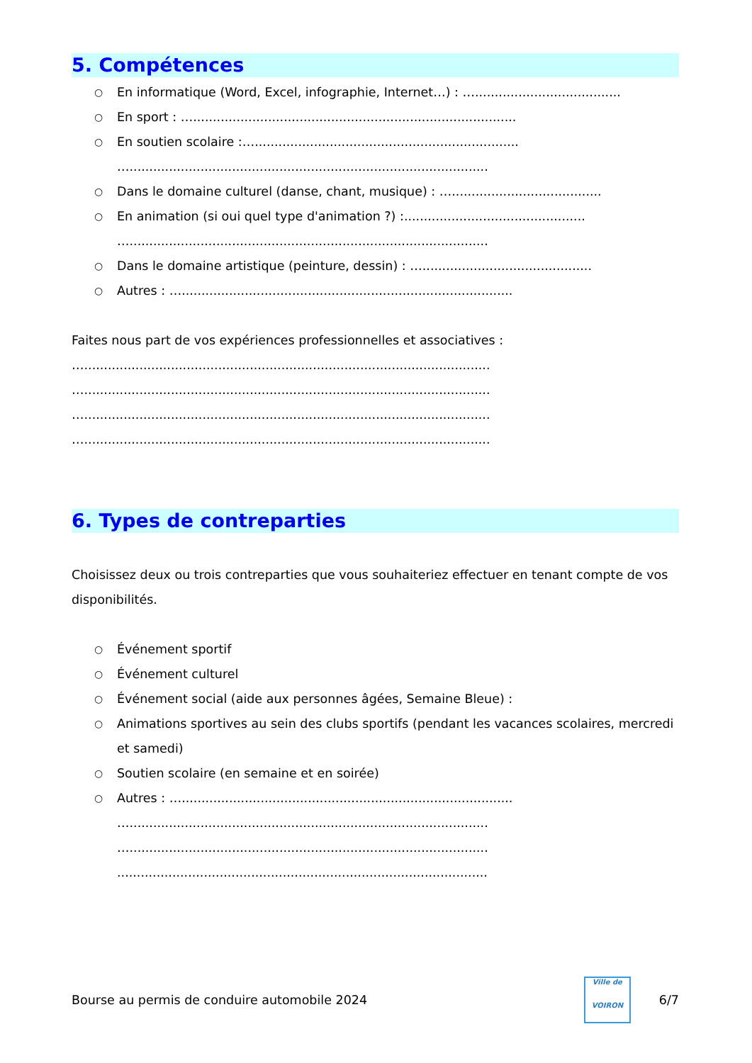5. Compétences
○ En informatique (Word, Excel, infographie, Internet…) : ….....................................
○ En sport : …..................................................................................
○ En soutien scolaire :…...................................................................
…...........................................................................................
○ Dans le domaine culturel (danse, chant, musique) : …......................................
○ En animation (si oui quel type d'animation ?) :..............................................
…...........................................................................................
○ Dans le domaine artistique (peinture, dessin) : …...........................................
○ Autres : …....................................................................................
Faites nous part de vos expériences professionnelles et associatives :
….......................................................................................................
….......................................................................................................
….......................................................................................................
….......................................................................................................
6. Types de contreparties
Choisissez deux ou trois contreparties que vous souhaiteriez effectuer en tenant compte de vos disponibilités.
○ Événement sportif
○ Événement culturel
○ Événement social (aide aux personnes âgées, Semaine Bleue) :
○ Animations sportives au sein des clubs sportifs (pendant les vacances scolaires, mercredi et samedi)
○ Soutien scolaire (en semaine et en soirée)
○ Autres : …....................................................................................
…...........................................................................................
…...........................................................................................
..............................................................................................
Bourse au permis de conduire automobile 2024
Ville de
VOIRON
6/7